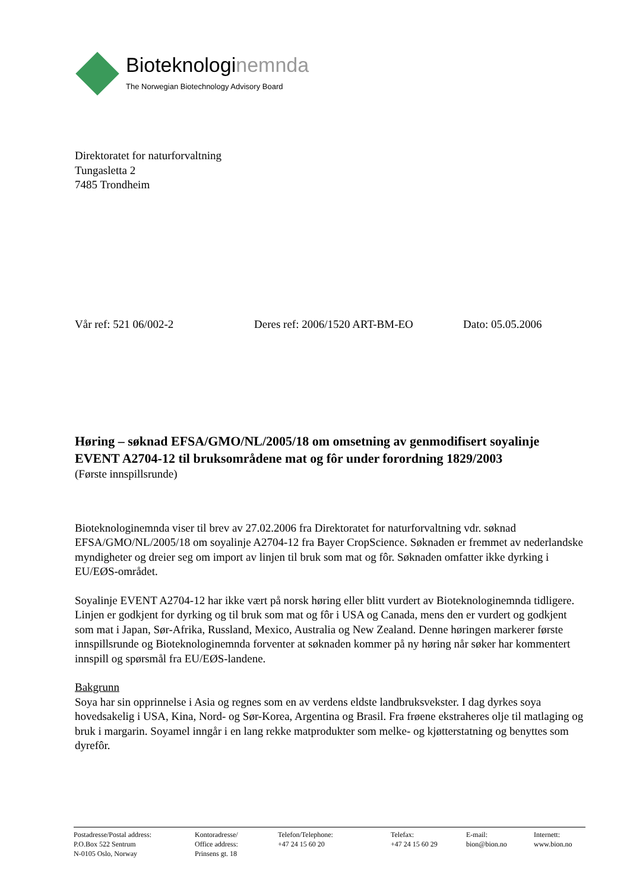Bioteknologinemnda
The Norwegian Biotechnology Advisory Board
Direktoratet for naturforvaltning
Tungasletta 2
7485 Trondheim
Vår ref: 521 06/002-2 Deres ref: 2006/1520 ART-BM-EO Dato: 05.05.2006
Høring – søknad EFSA/GMO/NL/2005/18 om omsetning av genmodifisert soyalinje EVENT A2704-12 til bruksområdene mat og fôr under forordning 1829/2003
(Første innspillsrunde)
Bioteknologinemnda viser til brev av 27.02.2006 fra Direktoratet for naturforvaltning vdr. søknad EFSA/GMO/NL/2005/18 om soyalinje A2704-12 fra Bayer CropScience. Søknaden er fremmet av nederlandske myndigheter og dreier seg om import av linjen til bruk som mat og fôr. Søknaden omfatter ikke dyrking i EU/EØS-området.
Soyalinje EVENT A2704-12 har ikke vært på norsk høring eller blitt vurdert av Bioteknologinemnda tidligere. Linjen er godkjent for dyrking og til bruk som mat og fôr i USA og Canada, mens den er vurdert og godkjent som mat i Japan, Sør-Afrika, Russland, Mexico, Australia og New Zealand. Denne høringen markerer første innspillsrunde og Bioteknologinemnda forventer at søknaden kommer på ny høring når søker har kommentert innspill og spørsmål fra EU/EØS-landene.
Bakgrunn
Soya har sin opprinnelse i Asia og regnes som en av verdens eldste landbruksvekster. I dag dyrkes soya hovedsakelig i USA, Kina, Nord- og Sør-Korea, Argentina og Brasil. Fra frøene ekstraheres olje til matlaging og bruk i margarin. Soyamel inngår i en lang rekke matprodukter som melke- og kjøtterstatning og benyttes som dyrefôr.
Postadresse/Postal address:
P.O.Box 522 Sentrum
N-0105 Oslo, Norway
Kontoradresse/
Office address:
Prinsens gt. 18
Telefon/Telephone:
+47 24 15 60 20
Telefax:
+47 24 15 60 29
E-mail:
bion@bion.no
Internett:
www.bion.no